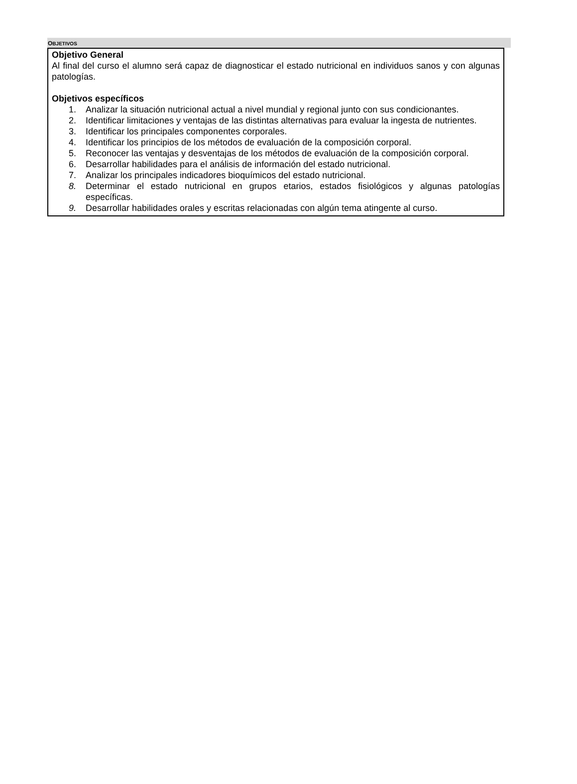OBJETIVOS
Objetivo General
Al final del curso el alumno será capaz de diagnosticar el estado nutricional en individuos sanos y con algunas patologías.
Objetivos específicos
1. Analizar la situación nutricional actual a nivel mundial y regional junto con sus condicionantes.
2. Identificar limitaciones y ventajas de las distintas alternativas para evaluar la ingesta de nutrientes.
3. Identificar los principales componentes corporales.
4. Identificar los principios de los métodos de evaluación de la composición corporal.
5. Reconocer las ventajas y desventajas de los métodos de evaluación de la composición corporal.
6. Desarrollar habilidades para el análisis de información del estado nutricional.
7. Analizar los principales indicadores bioquímicos del estado nutricional.
8. Determinar el estado nutricional en grupos etarios, estados fisiológicos y algunas patologías específicas.
9. Desarrollar habilidades orales y escritas relacionadas con algún tema atingente al curso.